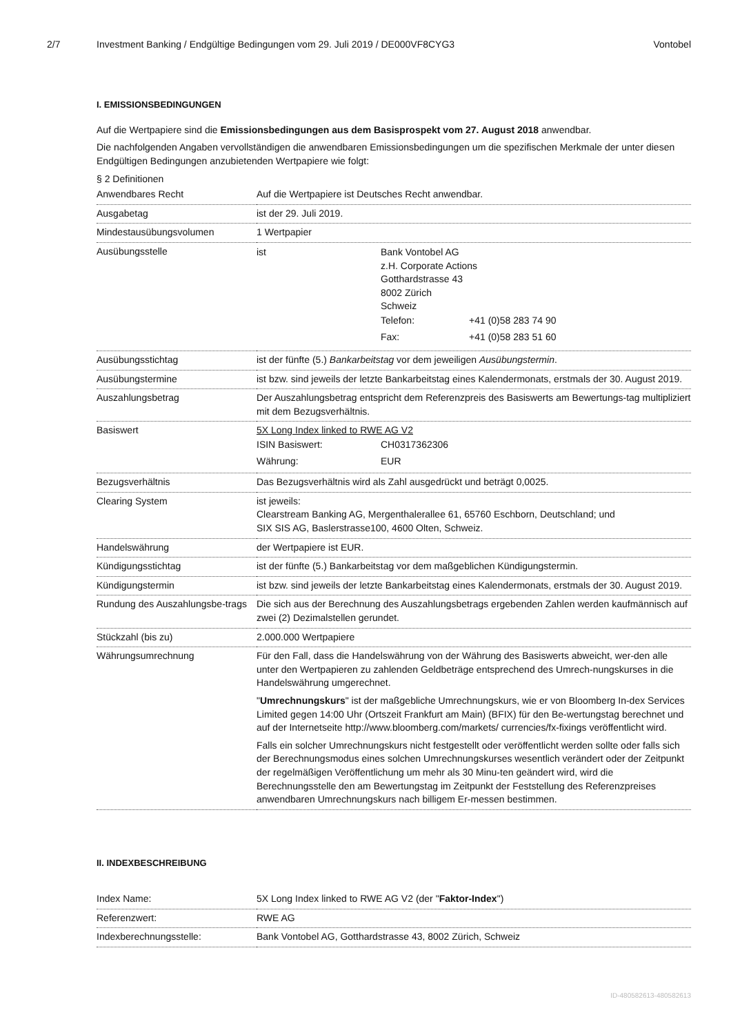2/7 Investment Banking / Endgültige Bedingungen vom 29. Juli 2019 / DE000VF8CYG3 Vontobel
I. EMISSIONSBEDINGUNGEN
Auf die Wertpapiere sind die Emissionsbedingungen aus dem Basisprospekt vom 27. August 2018 anwendbar.
Die nachfolgenden Angaben vervollständigen die anwendbaren Emissionsbedingungen um die spezifischen Merkmale der unter diesen Endgültigen Bedingungen anzubietenden Wertpapiere wie folgt:
§ 2 Definitionen
| Anwendbares Recht | Auf die Wertpapiere ist Deutsches Recht anwendbar. |
| Ausgabetag | ist der 29. Juli 2019. |
| Mindestausübungsvolumen | 1 Wertpapier |
| Ausübungsstelle | / ist / Bank Vontobel AG z.H. Corporate Actions Gotthardstrasse 43 8002 Zürich Schweiz / Telefon: / +41 (0)58 283 74 90 / / Fax: / +41 (0)58 283 51 60 / / |
| Ausübungsstichtag | ist der fünfte (5.) Bankarbeitstag vor dem jeweiligen Ausübungstermin . |
| Ausübungstermine | ist bzw. sind jeweils der letzte Bankarbeitstag eines Kalendermonats, erstmals der 30. August 2019. |
| Auszahlungsbetrag | Der Auszahlungsbetrag entspricht dem Referenzpreis des Basiswerts am Bewertungs-tag multipliziert mit dem Bezugsverhältnis. |
| Basiswert | 5X Long Index linked to RWE AG V2 / ISIN Basiswert: / CH0317362306 / / Währung: / EUR / |
| Bezugsverhältnis | Das Bezugsverhältnis wird als Zahl ausgedrückt und beträgt 0,0025. |
| Clearing System | ist jeweils: Clearstream Banking AG, Mergenthalerallee 61, 65760 Eschborn, Deutschland; und SIX SIS AG, Baslerstrasse100, 4600 Olten, Schweiz. |
| Handelswährung | der Wertpapiere ist EUR. |
| Kündigungsstichtag | ist der fünfte (5.) Bankarbeitstag vor dem maßgeblichen Kündigungstermin. |
| Kündigungstermin | ist bzw. sind jeweils der letzte Bankarbeitstag eines Kalendermonats, erstmals der 30. August 2019. |
| Rundung des Auszahlungsbe-trags | Die sich aus der Berechnung des Auszahlungsbetrags ergebenden Zahlen werden kaufmännisch auf zwei (2) Dezimalstellen gerundet. |
| Stückzahl (bis zu) | 2.000.000 Wertpapiere |
| Währungsumrechnung | Für den Fall, dass die Handelswährung von der Währung des Basiswerts abweicht, wer-den alle unter den Wertpapieren zu zahlenden Geldbeträge entsprechend des Umrech-nungskurses in die Handelswährung umgerechnet. " Umrechnungskurs " ist der maßgebliche Umrechnungskurs, wie er von Bloomberg In-dex Services Limited gegen 14:00 Uhr (Ortszeit Frankfurt am Main) (BFIX) für den Be-wertungstag berechnet und auf der Internetseite http://www.bloomberg.com/markets/ currencies/fx-fixings veröffentlicht wird. Falls ein solcher Umrechnungskurs nicht festgestellt oder veröffentlicht werden sollte oder falls sich der Berechnungsmodus eines solchen Umrechnungskurses wesentlich verändert oder der Zeitpunkt der regelmäßigen Veröffentlichung um mehr als 30 Minu-ten geändert wird, wird die Berechnungsstelle den am Bewertungstag im Zeitpunkt der Feststellung des Referenzpreises anwendbaren Umrechnungskurs nach billigem Er-messen bestimmen. |
II. INDEXBESCHREIBUNG
| Index Name: | 5X Long Index linked to RWE AG V2 (der " Faktor-Index ") |
| Referenzwert: | RWE AG |
| Indexberechnungsstelle: | Bank Vontobel AG, Gotthardstrasse 43, 8002 Zürich, Schweiz |
ID-480582613-480582613